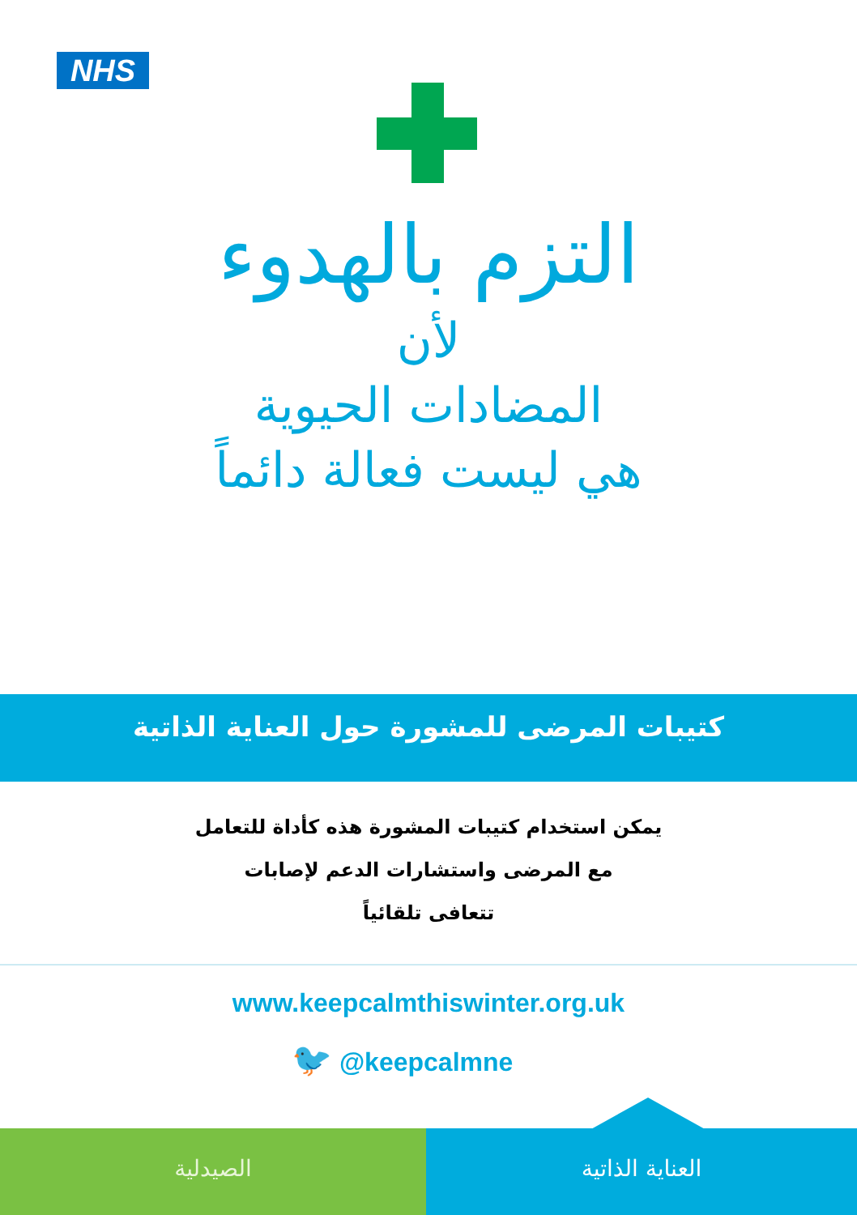NHS
التزم بالهدوء
لأن
المضادات الحيوية
هي ليست فعالة دائماً
كتيبات المرضى للمشورة حول العناية الذاتية
يمكن استخدام كتيبات المشورة هذه كأداة للتعامل
مع المرضى واستشارات الدعم لإصابات
تتعافى تلقائياً
www.keepcalmthiswinter.org.uk
🐦 @keepcalmne
الصيدلية العناية الذاتية